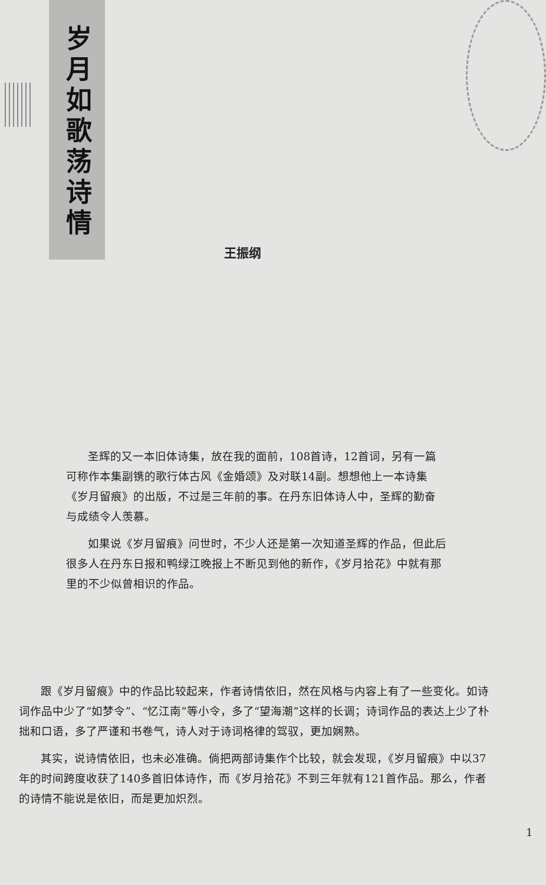岁月如歌荡诗情
王振纲
圣辉的又一本旧体诗集，放在我的面前，108首诗，12首词，另有一篇可称作本集副镌的歌行体古风《金婚颂》及对联14副。想想他上一本诗集《岁月留痕》的出版，不过是三年前的事。在丹东旧体诗人中，圣辉的勤奋与成绩令人羡慕。
如果说《岁月留痕》问世时，不少人还是第一次知道圣辉的作品，但此后很多人在丹东日报和鸭绿江晚报上不断见到他的新作，《岁月拾花》中就有那里的不少似曾相识的作品。
跟《岁月留痕》中的作品比较起来，作者诗情依旧，然在风格与内容上有了一些变化。如诗词作品中少了“如梦令”、“忆江南”等小令，多了“望海潮”这样的长调；诗词作品的表达上少了朴拙和口语，多了严谨和书卷气，诗人对于诗词格律的驾驭，更加娴熟。
其实，说诗情依旧，也未必准确。倘把两部诗集作个比较，就会发现，《岁月留痕》中以37年的时间跨度收获了140多首旧体诗作，而《岁月拾花》不到三年就有121首作品。那么，作者的诗情不能说是依旧，而是更加炽烈。
1